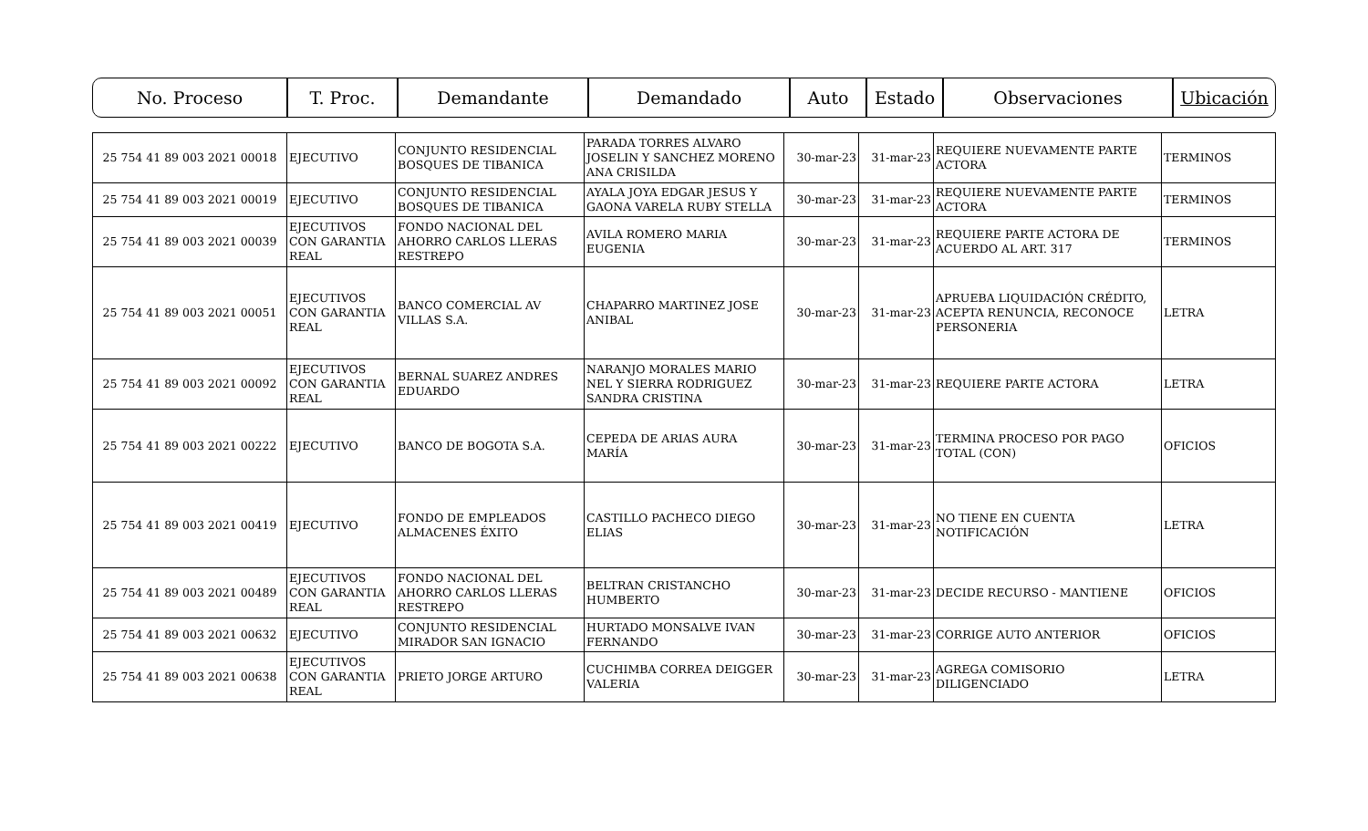No. Proceso T. Proc. Demandante Demandado Auto Estado Observaciones Ubicación
| 25 754 41 89 003 2021 00018 | EJECUTIVO | CONJUNTO RESIDENCIAL BOSQUES DE TIBANICA | PARADA TORRES ALVARO JOSELIN Y SANCHEZ MORENO ANA CRISILDA | 30-mar-23 | 31-mar-23 | REQUIERE NUEVAMENTE PARTE ACTORA | TERMINOS |
| 25 754 41 89 003 2021 00019 | EJECUTIVO | CONJUNTO RESIDENCIAL BOSQUES DE TIBANICA | AYALA JOYA EDGAR JESUS Y GAONA VARELA RUBY STELLA | 30-mar-23 | 31-mar-23 | REQUIERE NUEVAMENTE PARTE ACTORA | TERMINOS |
| 25 754 41 89 003 2021 00039 | EJECUTIVOS CON GARANTIA REAL | FONDO NACIONAL DEL AHORRO CARLOS LLERAS RESTREPO | AVILA ROMERO MARIA EUGENIA | 30-mar-23 | 31-mar-23 | REQUIERE PARTE ACTORA DE ACUERDO AL ART. 317 | TERMINOS |
| 25 754 41 89 003 2021 00051 | EJECUTIVOS CON GARANTIA REAL | BANCO COMERCIAL AV VILLAS S.A. | CHAPARRO MARTINEZ JOSE ANIBAL | 30-mar-23 | 31-mar-23 | APRUEBA LIQUIDACIÓN CRÉDITO, ACEPTA RENUNCIA, RECONOCE PERSONERIA | LETRA |
| 25 754 41 89 003 2021 00092 | EJECUTIVOS CON GARANTIA REAL | BERNAL SUAREZ ANDRES EDUARDO | NARANJO MORALES MARIO NEL Y SIERRA RODRIGUEZ SANDRA CRISTINA | 30-mar-23 | 31-mar-23 | REQUIERE PARTE ACTORA | LETRA |
| 25 754 41 89 003 2021 00222 | EJECUTIVO | BANCO DE BOGOTA S.A. | CEPEDA DE ARIAS AURA MARÍA | 30-mar-23 | 31-mar-23 | TERMINA PROCESO POR PAGO TOTAL (CON) | OFICIOS |
| 25 754 41 89 003 2021 00419 | EJECUTIVO | FONDO DE EMPLEADOS ALMACENES ÉXITO | CASTILLO PACHECO DIEGO ELIAS | 30-mar-23 | 31-mar-23 | NO TIENE EN CUENTA NOTIFICACIÓN | LETRA |
| 25 754 41 89 003 2021 00489 | EJECUTIVOS CON GARANTIA REAL | FONDO NACIONAL DEL AHORRO CARLOS LLERAS RESTREPO | BELTRAN CRISTANCHO HUMBERTO | 30-mar-23 | 31-mar-23 | DECIDE RECURSO - MANTIENE | OFICIOS |
| 25 754 41 89 003 2021 00632 | EJECUTIVO | CONJUNTO RESIDENCIAL MIRADOR SAN IGNACIO | HURTADO MONSALVE IVAN FERNANDO | 30-mar-23 | 31-mar-23 | CORRIGE AUTO ANTERIOR | OFICIOS |
| 25 754 41 89 003 2021 00638 | EJECUTIVOS CON GARANTIA REAL | PRIETO JORGE ARTURO | CUCHIMBA CORREA DEIGGER VALERIA | 30-mar-23 | 31-mar-23 | AGREGA COMISORIO DILIGENCIADO | LETRA |